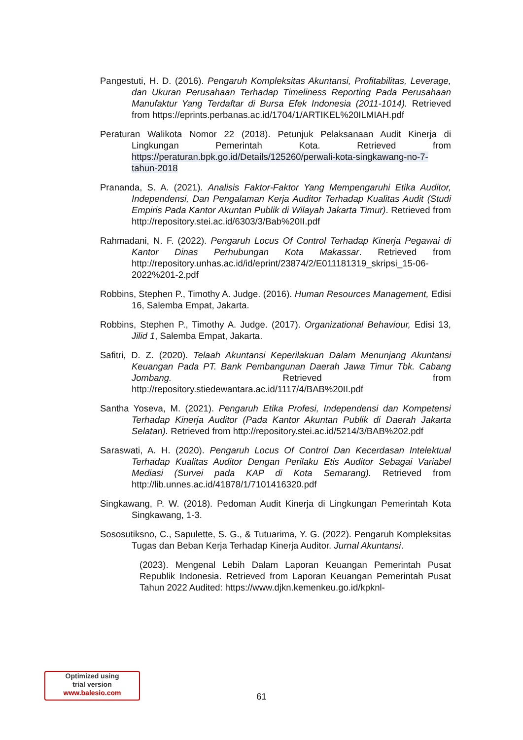Pangestuti, H. D. (2016). Pengaruh Kompleksitas Akuntansi, Profitabilitas, Leverage, dan Ukuran Perusahaan Terhadap Timeliness Reporting Pada Perusahaan Manufaktur Yang Terdaftar di Bursa Efek Indonesia (2011-1014). Retrieved from https://eprints.perbanas.ac.id/1704/1/ARTIKEL%20ILMIAH.pdf
Peraturan Walikota Nomor 22 (2018). Petunjuk Pelaksanaan Audit Kinerja di Lingkungan Pemerintah Kota. Retrieved from https://peraturan.bpk.go.id/Details/125260/perwali-kota-singkawang-no-7-tahun-2018
Prananda, S. A. (2021). Analisis Faktor-Faktor Yang Mempengaruhi Etika Auditor, Independensi, Dan Pengalaman Kerja Auditor Terhadap Kualitas Audit (Studi Empiris Pada Kantor Akuntan Publik di Wilayah Jakarta Timur). Retrieved from http://repository.stei.ac.id/6303/3/Bab%20II.pdf
Rahmadani, N. F. (2022). Pengaruh Locus Of Control Terhadap Kinerja Pegawai di Kantor Dinas Perhubungan Kota Makassar. Retrieved from http://repository.unhas.ac.id/id/eprint/23874/2/E011181319_skripsi_15-06-2022%201-2.pdf
Robbins, Stephen P., Timothy A. Judge. (2016). Human Resources Management, Edisi 16, Salemba Empat, Jakarta.
Robbins, Stephen P., Timothy A. Judge. (2017). Organizational Behaviour, Edisi 13, Jilid 1, Salemba Empat, Jakarta.
Safitri, D. Z. (2020). Telaah Akuntansi Keperilakuan Dalam Menunjang Akuntansi Keuangan Pada PT. Bank Pembangunan Daerah Jawa Timur Tbk. Cabang Jombang. Retrieved from http://repository.stiedewantara.ac.id/1117/4/BAB%20II.pdf
Santha Yoseva, M. (2021). Pengaruh Etika Profesi, Independensi dan Kompetensi Terhadap Kinerja Auditor (Pada Kantor Akuntan Publik di Daerah Jakarta Selatan). Retrieved from http://repository.stei.ac.id/5214/3/BAB%202.pdf
Saraswati, A. H. (2020). Pengaruh Locus Of Control Dan Kecerdasan Intelektual Terhadap Kualitas Auditor Dengan Perilaku Etis Auditor Sebagai Variabel Mediasi (Survei pada KAP di Kota Semarang). Retrieved from http://lib.unnes.ac.id/41878/1/7101416320.pdf
Singkawang, P. W. (2018). Pedoman Audit Kinerja di Lingkungan Pemerintah Kota Singkawang, 1-3.
Sososutiksno, C., Sapulette, S. G., & Tutuarima, Y. G. (2022). Pengaruh Kompleksitas Tugas dan Beban Kerja Terhadap Kinerja Auditor. Jurnal Akuntansi.
(2023). Mengenal Lebih Dalam Laporan Keuangan Pemerintah Pusat Republik Indonesia. Retrieved from Laporan Keuangan Pemerintah Pusat Tahun 2022 Audited: https://www.djkn.kemenkeu.go.id/kpknl-
Optimized using
trial version
www.balesio.com
61